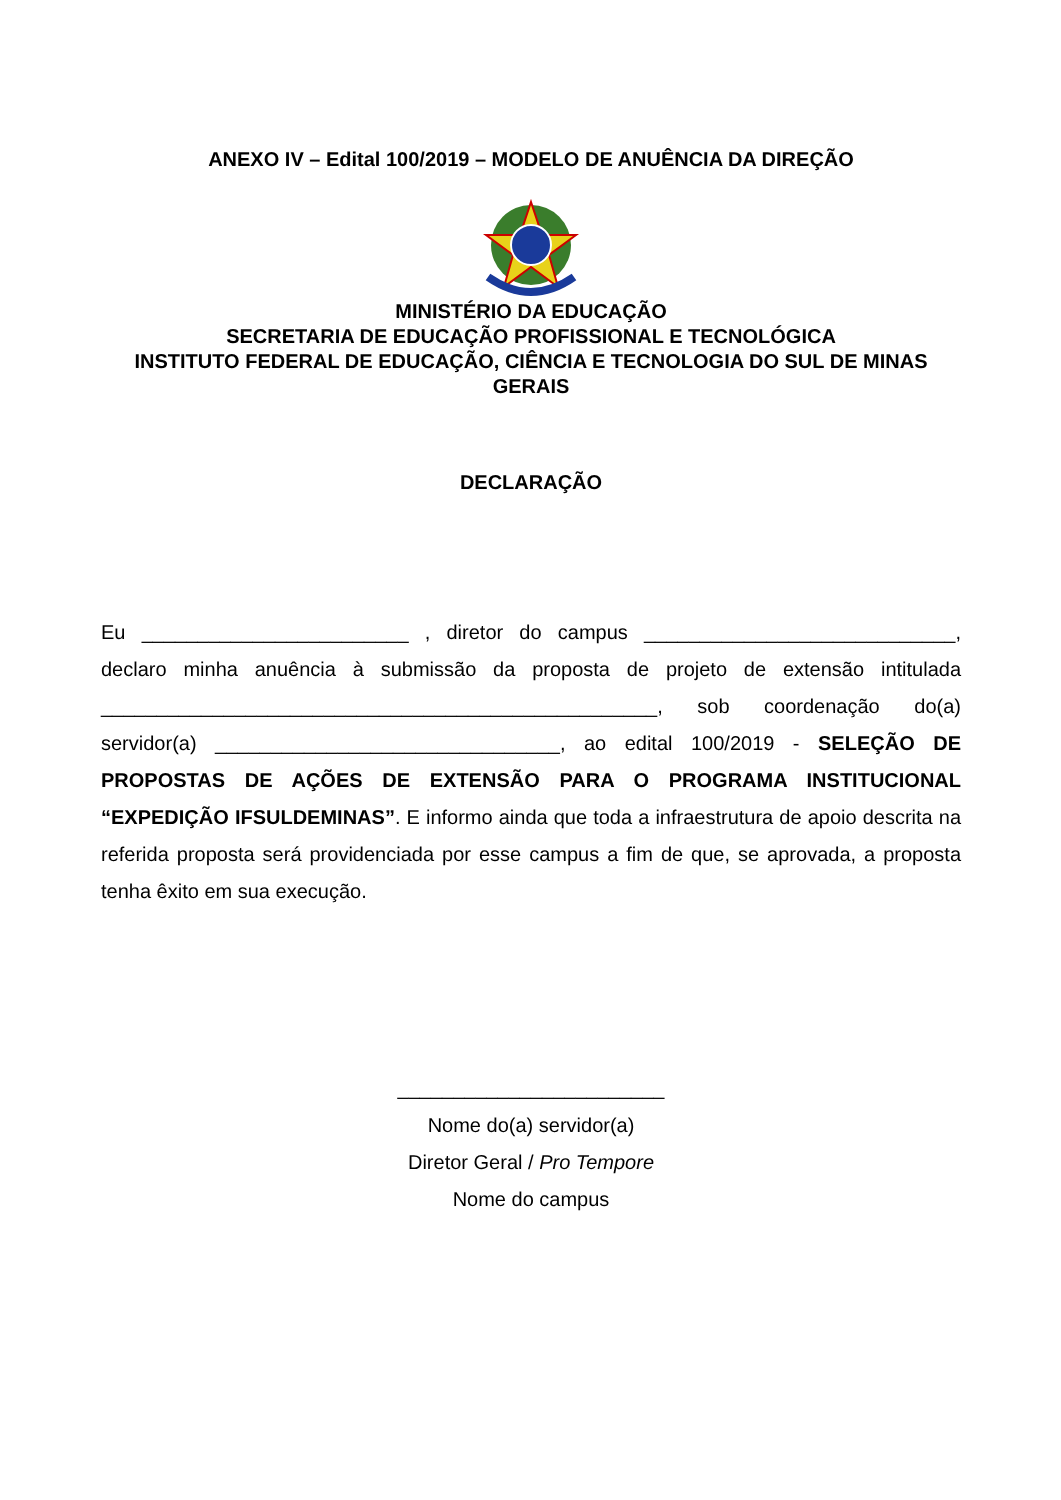ANEXO IV – Edital 100/2019 – MODELO DE ANUÊNCIA DA DIREÇÃO
MINISTÉRIO DA EDUCAÇÃO
SECRETARIA DE EDUCAÇÃO PROFISSIONAL E TECNOLÓGICA
INSTITUTO FEDERAL DE EDUCAÇÃO, CIÊNCIA E TECNOLOGIA DO SUL DE MINAS GERAIS
DECLARAÇÃO
Eu ________________________ , diretor do campus ____________________________, declaro minha anuência à submissão da proposta de projeto de extensão intitulada __________________________________________________, sob coordenação do(a) servidor(a) _______________________________, ao edital 100/2019 - SELEÇÃO DE PROPOSTAS DE AÇÕES DE EXTENSÃO PARA O PROGRAMA INSTITUCIONAL “EXPEDIÇÃO IFSULDEMINAS”. E informo ainda que toda a infraestrutura de apoio descrita na referida proposta será providenciada por esse campus a fim de que, se aprovada, a proposta tenha êxito em sua execução.
________________________
Nome do(a) servidor(a)
Diretor Geral / Pro Tempore
Nome do campus